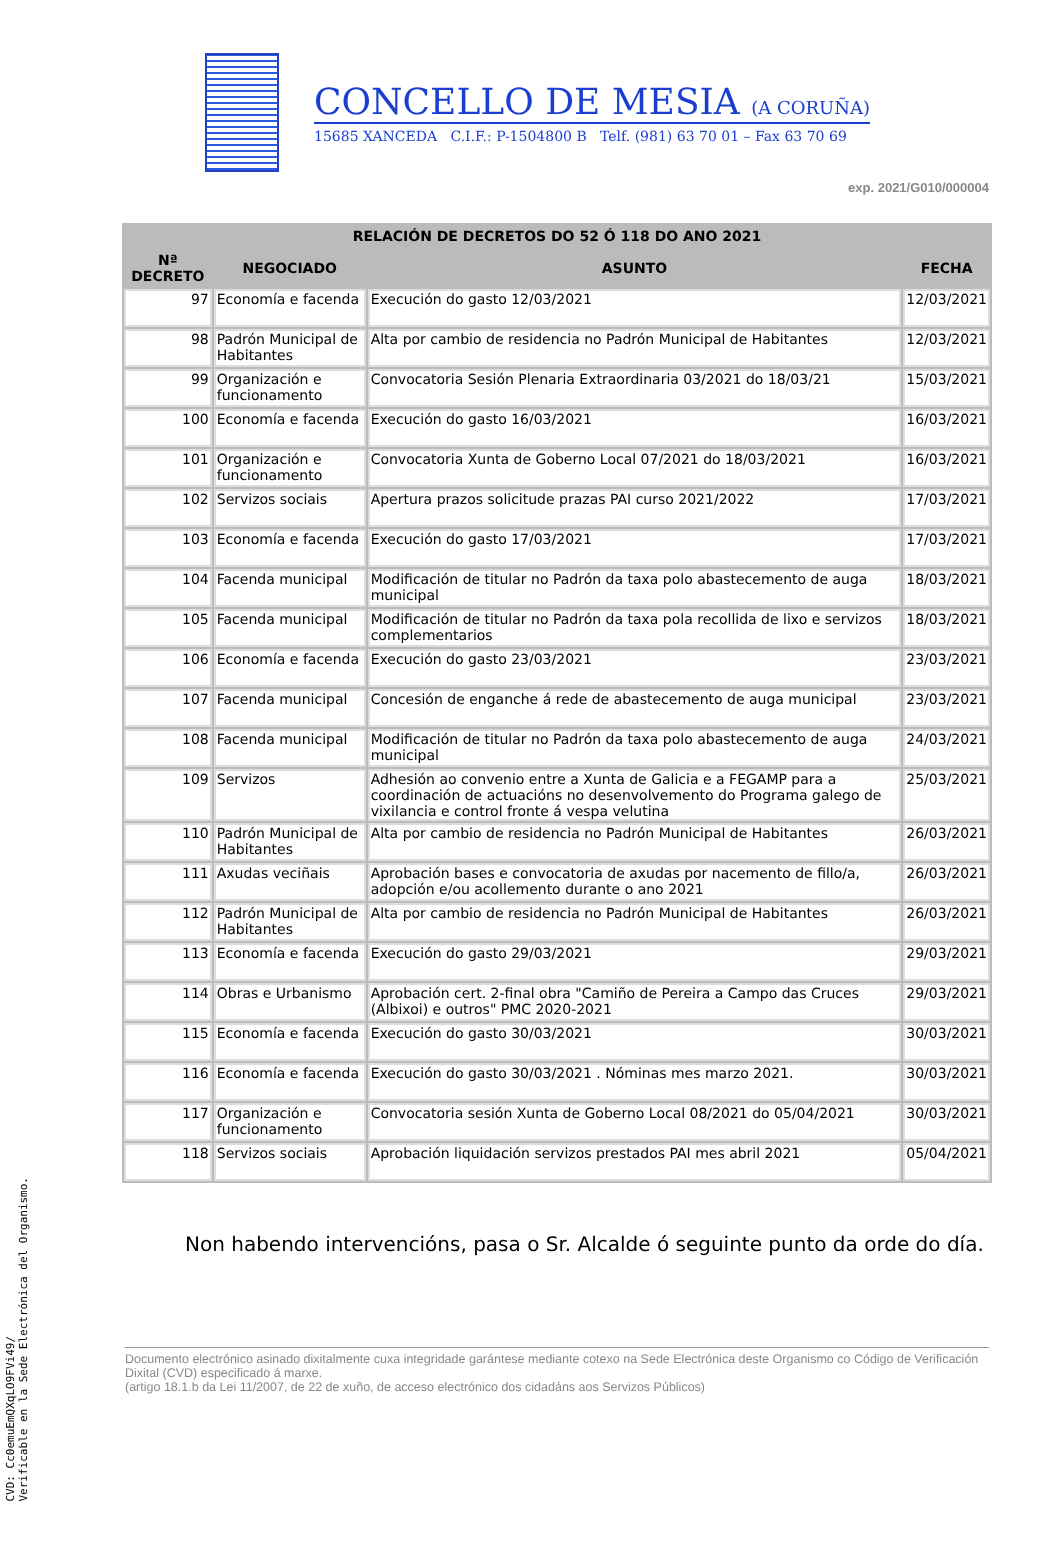CONCELLO DE MESIA (A CORUÑA)
15685 XANCEDA C.I.F.: P-1504800 B Telf. (981) 63 70 01 – Fax 63 70 69
exp. 2021/G010/000004
| RELACIÓN DE DECRETOS DO 52 Ó 118 DO ANO 2021 | | | |
| --- | --- | --- | --- |
| Nª DECRETO | NEGOCIADO | ASUNTO | FECHA |
| 97 | Economía e facenda | Execución do gasto 12/03/2021 | 12/03/2021 |
| 98 | Padrón Municipal de Habitantes | Alta por cambio de residencia no Padrón Municipal de Habitantes | 12/03/2021 |
| 99 | Organización e funcionamento | Convocatoria Sesión Plenaria Extraordinaria 03/2021 do 18/03/21 | 15/03/2021 |
| 100 | Economía e facenda | Execución do gasto 16/03/2021 | 16/03/2021 |
| 101 | Organización e funcionamento | Convocatoria Xunta de Goberno Local 07/2021 do 18/03/2021 | 16/03/2021 |
| 102 | Servizos sociais | Apertura prazos solicitude prazas PAI curso 2021/2022 | 17/03/2021 |
| 103 | Economía e facenda | Execución do gasto 17/03/2021 | 17/03/2021 |
| 104 | Facenda municipal | Modificación de titular no Padrón da taxa polo abastecemento de auga municipal | 18/03/2021 |
| 105 | Facenda municipal | Modificación de titular no Padrón da taxa pola recollida de lixo e servizos complementarios | 18/03/2021 |
| 106 | Economía e facenda | Execución do gasto 23/03/2021 | 23/03/2021 |
| 107 | Facenda municipal | Concesión de enganche á rede de abastecemento de auga municipal | 23/03/2021 |
| 108 | Facenda municipal | Modificación de titular no Padrón da taxa polo abastecemento de auga municipal | 24/03/2021 |
| 109 | Servizos | Adhesión ao convenio entre a Xunta de Galicia e a FEGAMP para a coordinación de actuacións no desenvolvemento do Programa galego de vixilancia e control fronte á vespa velutina | 25/03/2021 |
| 110 | Padrón Municipal de Habitantes | Alta por cambio de residencia no Padrón Municipal de Habitantes | 26/03/2021 |
| 111 | Axudas veciñais | Aprobación bases e convocatoria de axudas por nacemento de fillo/a, adopción e/ou acollemento durante o ano 2021 | 26/03/2021 |
| 112 | Padrón Municipal de Habitantes | Alta por cambio de residencia no Padrón Municipal de Habitantes | 26/03/2021 |
| 113 | Economía e facenda | Execución do gasto 29/03/2021 | 29/03/2021 |
| 114 | Obras e Urbanismo | Aprobación cert. 2-final obra "Camiño de Pereira a Campo das Cruces (Albixoi) e outros" PMC 2020-2021 | 29/03/2021 |
| 115 | Economía e facenda | Execución do gasto 30/03/2021 | 30/03/2021 |
| 116 | Economía e facenda | Execución do gasto 30/03/2021 . Nóminas mes marzo 2021. | 30/03/2021 |
| 117 | Organización e funcionamento | Convocatoria sesión Xunta de Goberno Local 08/2021 do 05/04/2021 | 30/03/2021 |
| 118 | Servizos sociais | Aprobación liquidación servizos prestados PAI mes abril 2021 | 05/04/2021 |
Non habendo intervencións, pasa o Sr. Alcalde ó seguinte punto da orde do día.
Documento electrónico asinado dixitalmente cuxa integridade garántese mediante cotexo na Sede Electrónica deste Organismo co Código de Verificación Dixital (CVD) especificado á marxe.
(artigo 18.1.b da Lei 11/2007, de 22 de xuño, de acceso electrónico dos cidadáns aos Servizos Públicos)
CVD: Cc0emuEmQXqLO9FVi49/
Verificable en la Sede Electrónica del Organismo.